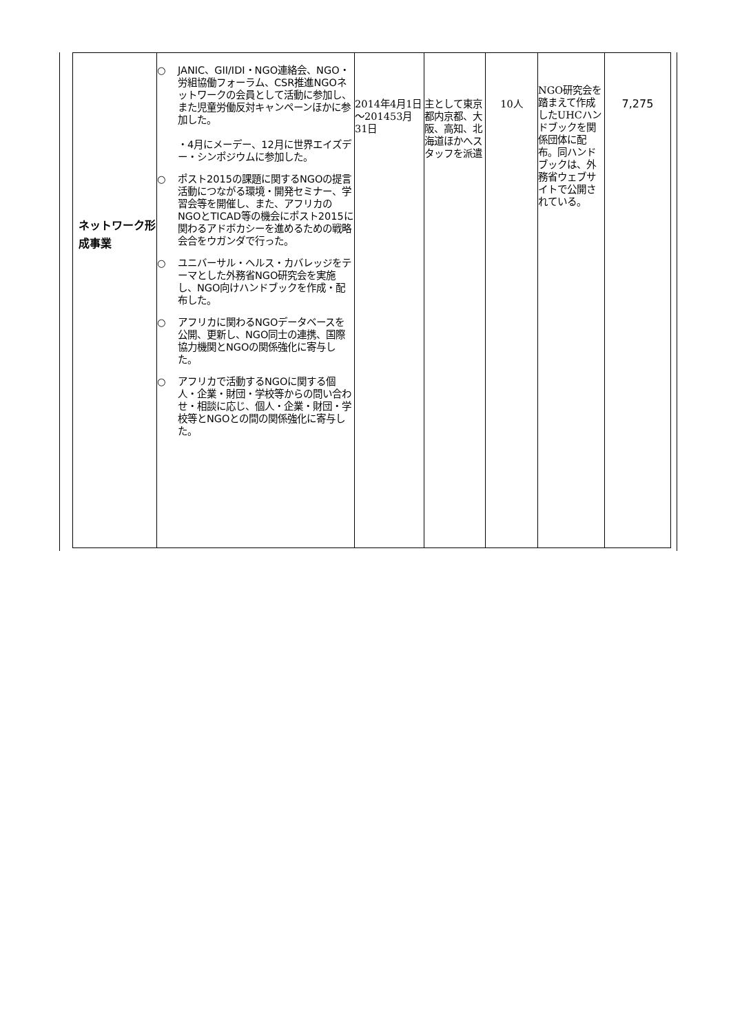| ネットワーク形成事業 | ○ JANIC、GII/IDI・NGO連絡会、NGO・労組協働フォーラム、CSR推進NGOネットワークの会員として活動に参加し、また児童労働反対キャンペーンほかに参加した。 ・4月にメーデー、12月に世界エイズデー・シンポジウムに参加した。 ○ ポスト2015の課題に関するNGOの提言活動につながる環境・開発セミナー、学習会等を開催し、また、アフリカのNGOとTICAD等の機会にポスト2015に関わるアドボカシーを進めるための戦略会合をウガンダで行った。 ○ ユニバーサル・ヘルス・カバレッジをテーマとした外務省NGO研究会を実施し、NGO向けハンドブックを作成・配布した。 ○ アフリカに関わるNGOデータベースを公開、更新し、NGO同士の連携、国際協力機関とNGOの関係強化に寄与した。 ○ アフリカで活動するNGOに関する個人・企業・財団・学校等からの問い合わせ・相談に応じ、個人・企業・財団・学校等とNGOとの間の関係強化に寄与した。 | 2014年4月1日～201453月31日 | 主として東京都内京都、大阪、高知、北海道ほかへスタッフを派遣 | 10人 | NGO研究会を踏まえて作成したUHCハンドブックを関係団体に配布。同ハンドブックは、外務省ウェブサイトで公開されている。 | 7,275 |